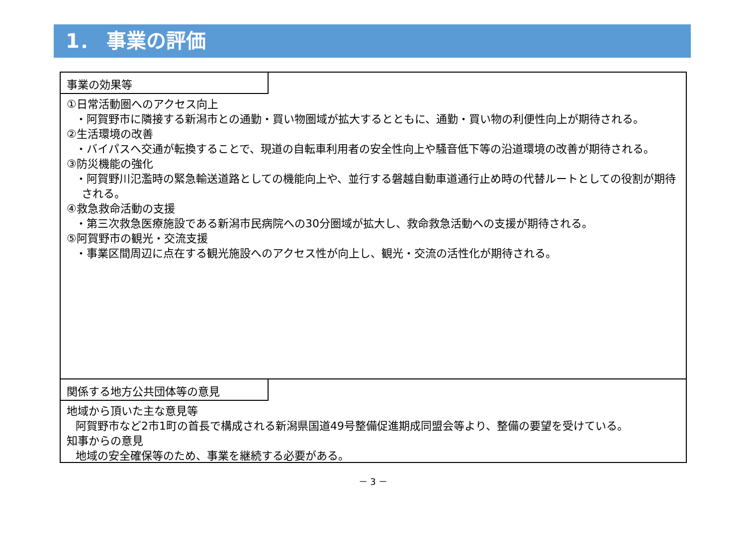1． 事業の評価
事業の効果等
①日常活動圏へのアクセス向上
・阿賀野市に隣接する新潟市との通勤・買い物圏域が拡大するとともに、通勤・買い物の利便性向上が期待される。
②生活環境の改善
・バイパスへ交通が転換することで、現道の自転車利用者の安全性向上や騒音低下等の沿道環境の改善が期待される。
③防災機能の強化
・阿賀野川氾濫時の緊急輸送道路としての機能向上や、並行する磐越自動車道通行止め時の代替ルートとしての役割が期待される。
④救急救命活動の支援
・第三次救急医療施設である新潟市民病院への30分圏域が拡大し、救命救急活動への支援が期待される。
⑤阿賀野市の観光・交流支援
・事業区間周辺に点在する観光施設へのアクセス性が向上し、観光・交流の活性化が期待される。
関係する地方公共団体等の意見
地域から頂いた主な意見等
阿賀野市など2市1町の首長で構成される新潟県国道49号整備促進期成同盟会等より、整備の要望を受けている。
知事からの意見
地域の安全確保等のため、事業を継続する必要がある。
－ 3 －